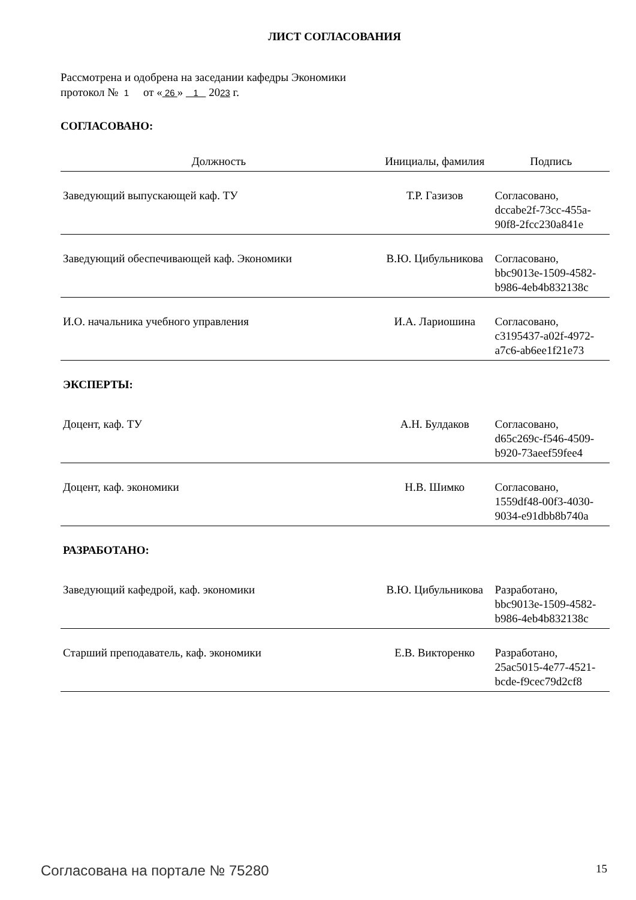ЛИСТ СОГЛАСОВАНИЯ
Рассмотрена и одобрена на заседании кафедры Экономики
протокол № 1 от « 26 » 1 2023 г.
СОГЛАСОВАНО:
| Должность | Инициалы, фамилия | Подпись |
| --- | --- | --- |
| Заведующий выпускающей каф. ТУ | Т.Р. Газизов | Согласовано, dccabe2f-73cc-455a- 90f8-2fcc230a841e |
| Заведующий обеспечивающей каф. Экономики | В.Ю. Цибульникова | Согласовано, bbc9013e-1509-4582- b986-4eb4b832138c |
| И.О. начальника учебного управления | И.А. Лариошина | Согласовано, c3195437-a02f-4972- a7c6-ab6ee1f21e73 |
| ЭКСПЕРТЫ: | | |
| Доцент, каф. ТУ | А.Н. Булдаков | Согласовано, d65c269c-f546-4509- b920-73aeef59fee4 |
| Доцент, каф. экономики | Н.В. Шимко | Согласовано, 1559df48-00f3-4030- 9034-e91dbb8b740a |
| РАЗРАБОТАНО: | | |
| Заведующий кафедрой, каф. экономики | В.Ю. Цибульникова | Разработано, bbc9013e-1509-4582- b986-4eb4b832138c |
| Старший преподаватель, каф. экономики | Е.В. Викторенко | Разработано, 25ac5015-4e77-4521- bcde-f9cec79d2cf8 |
Согласована на портале № 75280 15